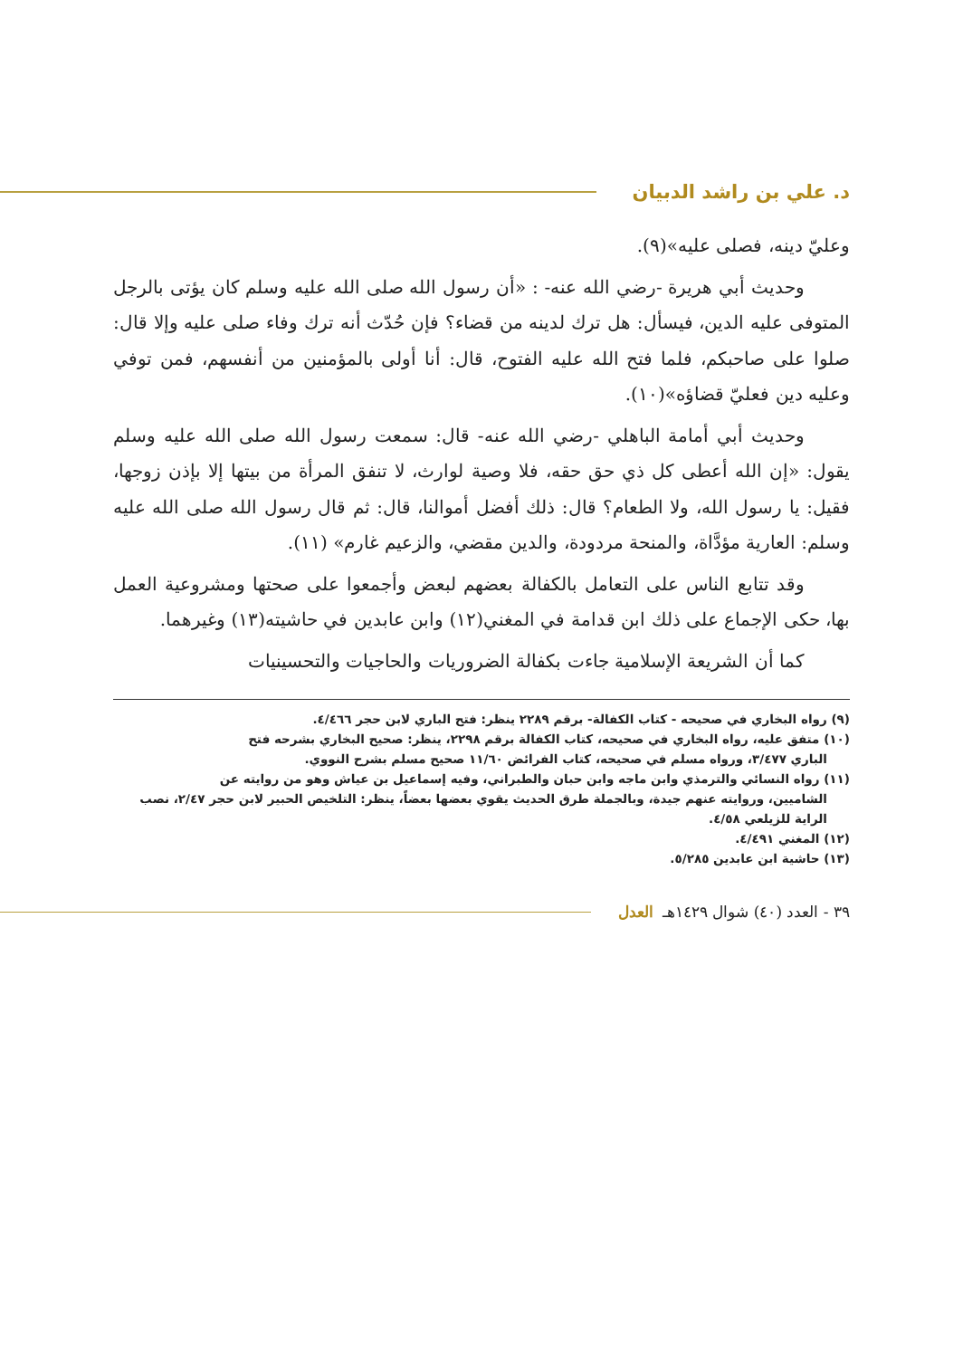د. علي بن راشد الدبيان
وعليّ دينه، فصلى عليه»(٩).
وحديث أبي هريرة -رضي الله عنه- : «أن رسول الله صلى الله عليه وسلم كان يؤتى بالرجل المتوفى عليه الدين، فيسأل: هل ترك لدينه من قضاء؟ فإن حُدّث أنه ترك وفاء صلى عليه وإلا قال: صلوا على صاحبكم، فلما فتح الله عليه الفتوح، قال: أنا أولى بالمؤمنين من أنفسهم، فمن توفي وعليه دين فعليّ قضاؤه»(١٠).
وحديث أبي أمامة الباهلي -رضي الله عنه- قال: سمعت رسول الله صلى الله عليه وسلم يقول: «إن الله أعطى كل ذي حق حقه، فلا وصية لوارث، لا تنفق المرأة من بيتها إلا بإذن زوجها، فقيل: يا رسول الله، ولا الطعام؟ قال: ذلك أفضل أموالنا، قال: ثم قال رسول الله صلى الله عليه وسلم: العارية مؤدَّاة، والمنحة مردودة، والدين مقضي، والزعيم غارم» (١١).
وقد تتابع الناس على التعامل بالكفالة بعضهم لبعض وأجمعوا على صحتها ومشروعية العمل بها، حكى الإجماع على ذلك ابن قدامة في المغني(١٢) وابن عابدين في حاشيته(١٣) وغيرهما.
كما أن الشريعة الإسلامية جاءت بكفالة الضروريات والحاجيات والتحسينيات
(٩) رواه البخاري في صحيحه - كتاب الكفالة- برقم ٢٢٨٩ ينظر: فتح الباري لابن حجر ٤/٤٦٦.
(١٠) متفق عليه، رواه البخاري في صحيحه، كتاب الكفالة برقم ٢٢٩٨، ينظر: صحيح البخاري بشرحه فتح
الباري ٣/٤٧٧، ورواه مسلم في صحيحه، كتاب الفرائض ١١/٦٠ صحيح مسلم بشرح النووي.
(١١) رواه النسائي والترمذي وابن ماجه وابن حبان والطبراني، وفيه إسماعيل بن عياش وهو من روايته عن
الشاميين، وروايته عنهم جيدة، وبالجملة طرق الحديث يقوي بعضها بعضاً، ينظر: التلخيص الحبير لابن حجر ٢/٤٧، نصب الراية للزيلعي ٤/٥٨.
(١٢) المغني ٤/٤٩١.
(١٣) حاشية ابن عابدين ٥/٢٨٥.
٣٩ - العدد (٤٠) شوال ١٤٢٩هـ العدل